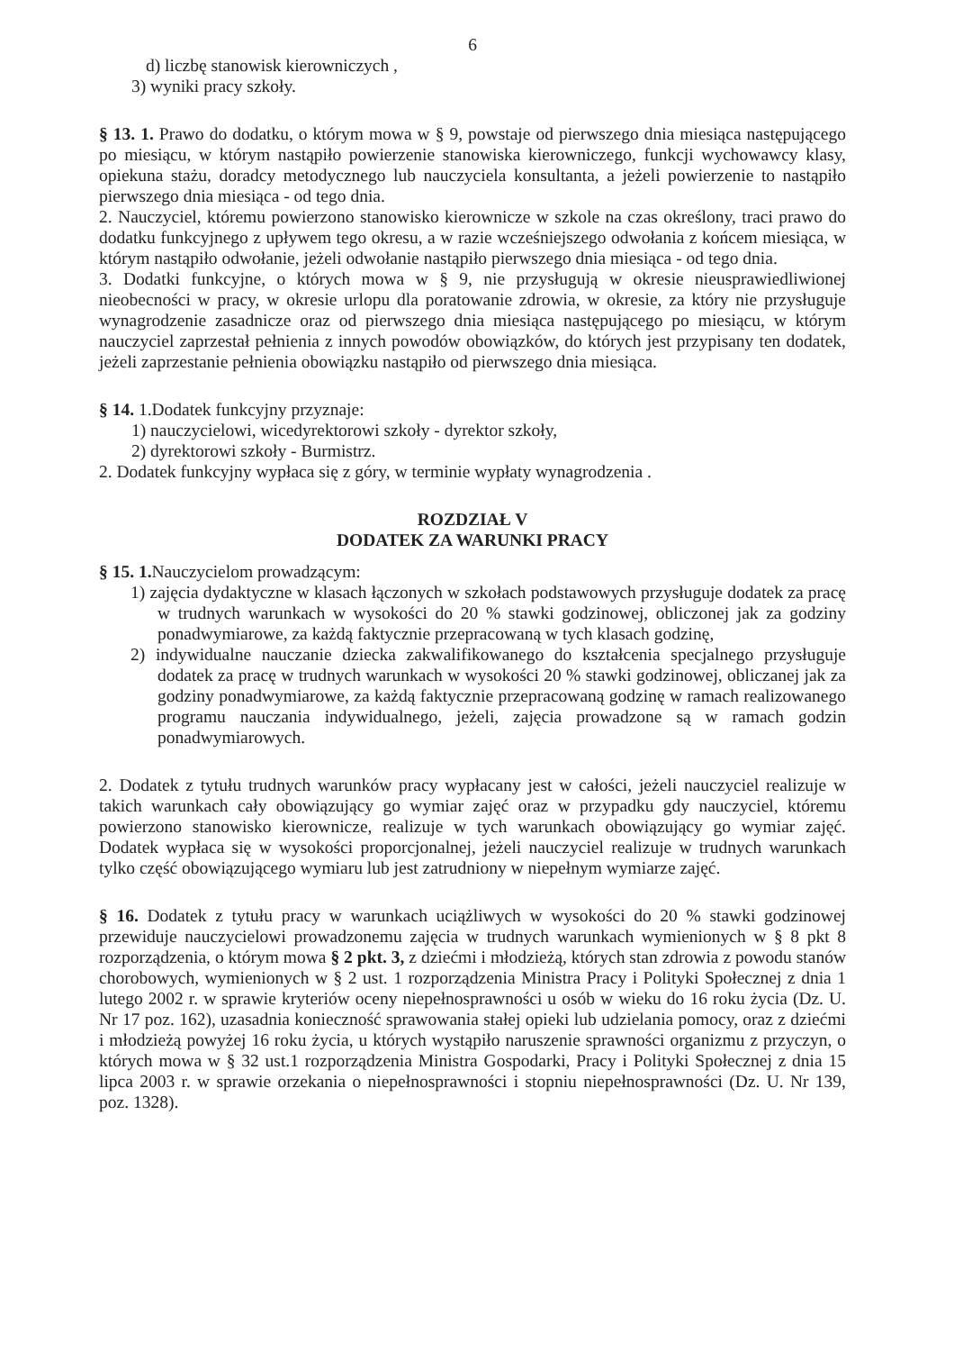6
d) liczbę stanowisk kierowniczych ,
3) wyniki pracy szkoły.
§ 13. 1. Prawo do dodatku, o którym mowa w § 9, powstaje od pierwszego dnia miesiąca następującego po miesiącu, w którym nastąpiło powierzenie stanowiska kierowniczego, funkcji wychowawcy klasy, opiekuna stażu, doradcy metodycznego lub nauczyciela konsultanta, a jeżeli powierzenie to nastąpiło pierwszego dnia miesiąca - od tego dnia.
2. Nauczyciel, któremu powierzono stanowisko kierownicze w szkole na czas określony, traci prawo do dodatku funkcyjnego z upływem tego okresu, a w razie wcześniejszego odwołania z końcem miesiąca, w którym nastąpiło odwołanie, jeżeli odwołanie nastąpiło pierwszego dnia miesiąca - od tego dnia.
3. Dodatki funkcyjne, o których mowa w § 9, nie przysługują w okresie nieusprawiedliwionej nieobecności w pracy, w okresie urlopu dla poratowanie zdrowia, w okresie, za który nie przysługuje wynagrodzenie zasadnicze oraz od pierwszego dnia miesiąca następującego po miesiącu, w którym nauczyciel zaprzestał pełnienia z innych powodów obowiązków, do których jest przypisany ten dodatek, jeżeli zaprzestanie pełnienia obowiązku nastąpiło od pierwszego dnia miesiąca.
§ 14. 1.Dodatek funkcyjny przyznaje:
1) nauczycielowi, wicedyrektorowi szkoły - dyrektor szkoły,
2) dyrektorowi szkoły - Burmistrz.
2. Dodatek funkcyjny wypłaca się z góry, w terminie wypłaty wynagrodzenia .
ROZDZIAŁ V
DODATEK ZA WARUNKI PRACY
§ 15. 1. Nauczycielom prowadzącym:
1) zajęcia dydaktyczne w klasach łączonych w szkołach podstawowych przysługuje dodatek za pracę w trudnych warunkach w wysokości do 20 % stawki godzinowej, obliczonej jak za godziny ponadwymiarowe, za każdą faktycznie przepracowaną w tych klasach godzinę,
2) indywidualne nauczanie dziecka zakwalifikowanego do kształcenia specjalnego przysługuje dodatek za pracę w trudnych warunkach w wysokości 20 % stawki godzinowej, obliczanej jak za godziny ponadwymiarowe, za każdą faktycznie przepracowaną godzinę w ramach realizowanego programu nauczania indywidualnego, jeżeli, zajęcia prowadzone są w ramach godzin ponadwymiarowych.
2. Dodatek z tytułu trudnych warunków pracy wypłacany jest w całości, jeżeli nauczyciel realizuje w takich warunkach cały obowiązujący go wymiar zajęć oraz w przypadku gdy nauczyciel, któremu powierzono stanowisko kierownicze, realizuje w tych warunkach obowiązujący go wymiar zajęć. Dodatek wypłaca się w wysokości proporcjonalnej, jeżeli nauczyciel realizuje w trudnych warunkach tylko część obowiązującego wymiaru lub jest zatrudniony w niepełnym wymiarze zajęć.
§ 16. Dodatek z tytułu pracy w warunkach uciążliwych w wysokości do 20 % stawki godzinowej przewiduje nauczycielowi prowadzonemu zajęcia w trudnych warunkach wymienionych w § 8 pkt 8 rozporządzenia, o którym mowa § 2 pkt. 3, z dziećmi i młodzieżą, których stan zdrowia z powodu stanów chorobowych, wymienionych w § 2 ust. 1 rozporządzenia Ministra Pracy i Polityki Społecznej z dnia 1 lutego 2002 r. w sprawie kryteriów oceny niepełnosprawności u osób w wieku do 16 roku życia (Dz. U. Nr 17 poz. 162), uzasadnia konieczność sprawowania stałej opieki lub udzielania pomocy, oraz z dziećmi i młodzieżą powyżej 16 roku życia, u których wystąpiło naruszenie sprawności organizmu z przyczyn, o których mowa w § 32 ust.1 rozporządzenia Ministra Gospodarki, Pracy i Polityki Społecznej z dnia 15 lipca 2003 r. w sprawie orzekania o niepełnosprawności i stopniu niepełnosprawności (Dz. U. Nr 139, poz. 1328).